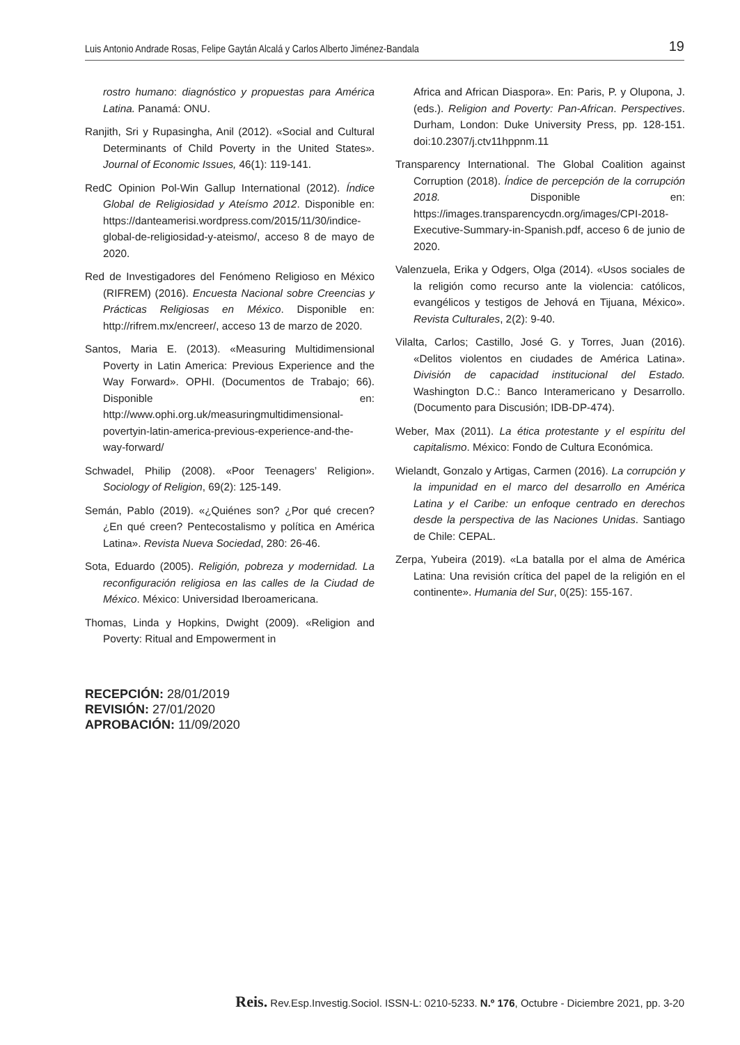Luis Antonio Andrade Rosas, Felipe Gaytán Alcalá y Carlos Alberto Jiménez-Bandala 19
rostro humano: diagnóstico y propuestas para América Latina. Panamá: ONU.
Ranjith, Sri y Rupasingha, Anil (2012). «Social and Cultural Determinants of Child Poverty in the United States». Journal of Economic Issues, 46(1): 119-141.
RedC Opinion Pol-Win Gallup International (2012). Índice Global de Religiosidad y Ateísmo 2012. Disponible en: https://danteamerisi.wordpress.com/2015/11/30/indice-global-de-religiosidad-y-ateismo/, acceso 8 de mayo de 2020.
Red de Investigadores del Fenómeno Religioso en México (RIFREM) (2016). Encuesta Nacional sobre Creencias y Prácticas Religiosas en México. Disponible en: http://rifrem.mx/encreer/, acceso 13 de marzo de 2020.
Santos, Maria E. (2013). «Measuring Multidimensional Poverty in Latin America: Previous Experience and the Way Forward». OPHI. (Documentos de Trabajo; 66). Disponible en: http://www.ophi.org.uk/measuringmultidimensional-povertyin-latin-america-previous-experience-and-the-way-forward/
Schwadel, Philip (2008). «Poor Teenagers’ Religion». Sociology of Religion, 69(2): 125-149.
Semán, Pablo (2019). «¿Quiénes son? ¿Por qué crecen? ¿En qué creen? Pentecostalismo y política en América Latina». Revista Nueva Sociedad, 280: 26-46.
Sota, Eduardo (2005). Religión, pobreza y modernidad. La reconfiguración religiosa en las calles de la Ciudad de México. México: Universidad Iberoamericana.
Thomas, Linda y Hopkins, Dwight (2009). «Religion and Poverty: Ritual and Empowerment in
RECEPCIÓN: 28/01/2019
REVISIÓN: 27/01/2020
APROBACIÓN: 11/09/2020
Africa and African Diaspora». En: Paris, P. y Olupona, J. (eds.). Religion and Poverty: Pan-African. Perspectives. Durham, London: Duke University Press, pp. 128-151. doi:10.2307/j.ctv11hppnm.11
Transparency International. The Global Coalition against Corruption (2018). Índice de percepción de la corrupción 2018. Disponible en: https://images.transparencycdn.org/images/CPI-2018-Executive-Summary-in-Spanish.pdf, acceso 6 de junio de 2020.
Valenzuela, Erika y Odgers, Olga (2014). «Usos sociales de la religión como recurso ante la violencia: católicos, evangélicos y testigos de Jehová en Tijuana, México». Revista Culturales, 2(2): 9-40.
Vilalta, Carlos; Castillo, José G. y Torres, Juan (2016). «Delitos violentos en ciudades de América Latina». División de capacidad institucional del Estado. Washington D.C.: Banco Interamericano y Desarrollo. (Documento para Discusión; IDB-DP-474).
Weber, Max (2011). La ética protestante y el espíritu del capitalismo. México: Fondo de Cultura Económica.
Wielandt, Gonzalo y Artigas, Carmen (2016). La corrupción y la impunidad en el marco del desarrollo en América Latina y el Caribe: un enfoque centrado en derechos desde la perspectiva de las Naciones Unidas. Santiago de Chile: CEPAL.
Zerpa, Yubeira (2019). «La batalla por el alma de América Latina: Una revisión crítica del papel de la religión en el continente». Humania del Sur, 0(25): 155-167.
Reis. Rev.Esp.Investig.Sociol. ISSN-L: 0210-5233. N.º 176, Octubre - Diciembre 2021, pp. 3-20